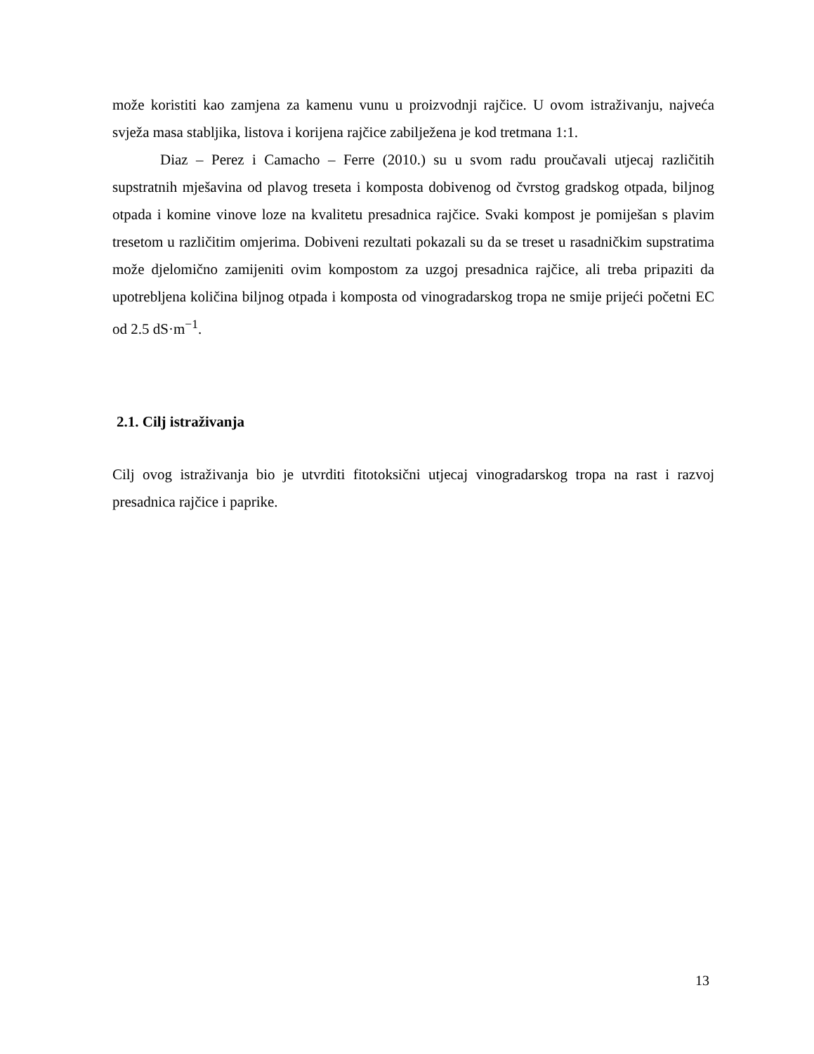može koristiti kao zamjena za kamenu vunu u proizvodnji rajčice. U ovom istraživanju, najveća svježa masa stabljika, listova i korijena rajčice zabilježena je kod tretmana 1:1.
Diaz – Perez i Camacho – Ferre (2010.) su u svom radu proučavali utjecaj različitih supstratnih mješavina od plavog treseta i komposta dobivenog od čvrstog gradskog otpada, biljnog otpada i komine vinove loze na kvalitetu presadnica rajčice. Svaki kompost je pomiješan s plavim tresetom u različitim omjerima. Dobiveni rezultati pokazali su da se treset u rasadničkim supstratima može djelomično zamijeniti ovim kompostom za uzgoj presadnica rajčice, ali treba pripaziti da upotrebljena količina biljnog otpada i komposta od vinogradarskog tropa ne smije prijeći početni EC od 2.5 dS·m<sup>−1</sup>.
2.1. Cilj istraživanja
Cilj ovog istraživanja bio je utvrditi fitotoksični utjecaj vinogradarskog tropa na rast i razvoj presadnica rajčice i paprike.
13